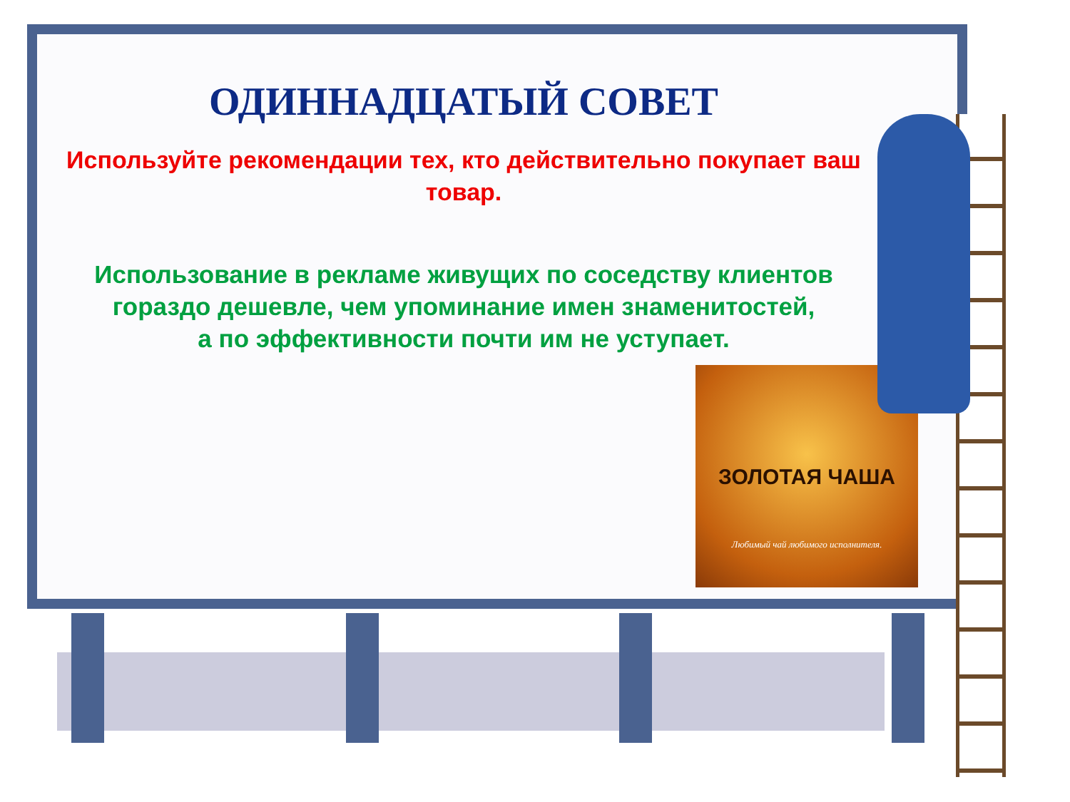ОДИННАДЦАТЫЙ СОВЕТ
Используйте рекомендации тех, кто действительно покупает ваш товар.
Использование в рекламе живущих по соседству клиентов
гораздо дешевле, чем упоминание имен знаменитостей,
а по эффективности почти им не уступает.
ЗОЛОТАЯ ЧАША
Любимый чай любимого исполнителя.